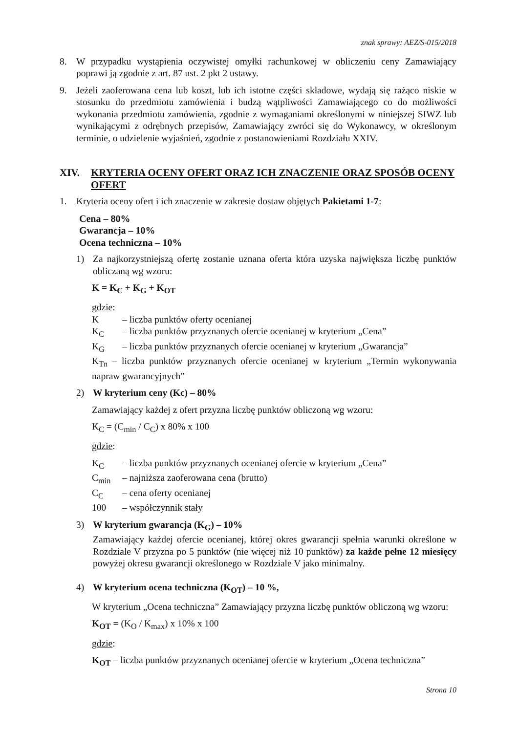znak sprawy: AEZ/S-015/2018
8. W przypadku wystąpienia oczywistej omyłki rachunkowej w obliczeniu ceny Zamawiający poprawi ją zgodnie z art. 87 ust. 2 pkt 2 ustawy.
9. Jeżeli zaoferowana cena lub koszt, lub ich istotne części składowe, wydają się rażąco niskie w stosunku do przedmiotu zamówienia i budzą wątpliwości Zamawiającego co do możliwości wykonania przedmiotu zamówienia, zgodnie z wymaganiami określonymi w niniejszej SIWZ lub wynikającymi z odrębnych przepisów, Zamawiający zwróci się do Wykonawcy, w określonym terminie, o udzielenie wyjaśnień, zgodnie z postanowieniami Rozdziału XXIV.
XIV. KRYTERIA OCENY OFERT ORAZ ICH ZNACZENIE ORAZ SPOSÓB OCENY OFERT
1. Kryteria oceny ofert i ich znaczenie w zakresie dostaw objętych Pakietami 1-7:
Cena – 80%
Gwarancja – 10%
Ocena techniczna – 10%
1) Za najkorzystniejszą ofertę zostanie uznana oferta która uzyska największa liczbę punktów obliczaną wg wzoru:
K = K<sub>C</sub> + K<sub>G</sub> + K<sub>OT</sub>
gdzie:
K – liczba punktów oferty ocenianej
K<sub>C</sub> – liczba punktów przyznanych ofercie ocenianej w kryterium „Cena”
K<sub>G</sub> – liczba punktów przyznanych ofercie ocenianej w kryterium „Gwarancja”
K<sub>Tn</sub> – liczba punktów przyznanych ofercie ocenianej w kryterium „Termin wykonywania napraw gwarancyjnych”
2) W kryterium ceny (Kc) – 80%
Zamawiający każdej z ofert przyzna liczbę punktów obliczoną wg wzoru:
K<sub>C</sub> = (C<sub>min</sub> / C<sub>C</sub>) x 80% x 100
gdzie:
K<sub>C</sub> – liczba punktów przyznanych ocenianej ofercie w kryterium „Cena”
C<sub>min</sub> – najniższa zaoferowana cena (brutto)
C<sub>C</sub> – cena oferty ocenianej
100 – współczynnik stały
3) W kryterium gwarancja (K<sub>G</sub>) – 10%
Zamawiający każdej ofercie ocenianej, której okres gwarancji spełnia warunki określone w Rozdziale V przyzna po 5 punktów (nie więcej niż 10 punktów) za każde pełne 12 miesięcy powyżej okresu gwarancji określonego w Rozdziale V jako minimalny.
4) W kryterium ocena techniczna (K<sub>OT</sub>) – 10 %,
W kryterium „Ocena techniczna” Zamawiający przyzna liczbę punktów obliczoną wg wzoru:
K<sub>OT</sub> = (K<sub>O</sub> / K<sub>max</sub>) x 10% x 100
gdzie:
K<sub>OT</sub> – liczba punktów przyznanych ocenianej ofercie w kryterium „Ocena techniczna”
Strona 10